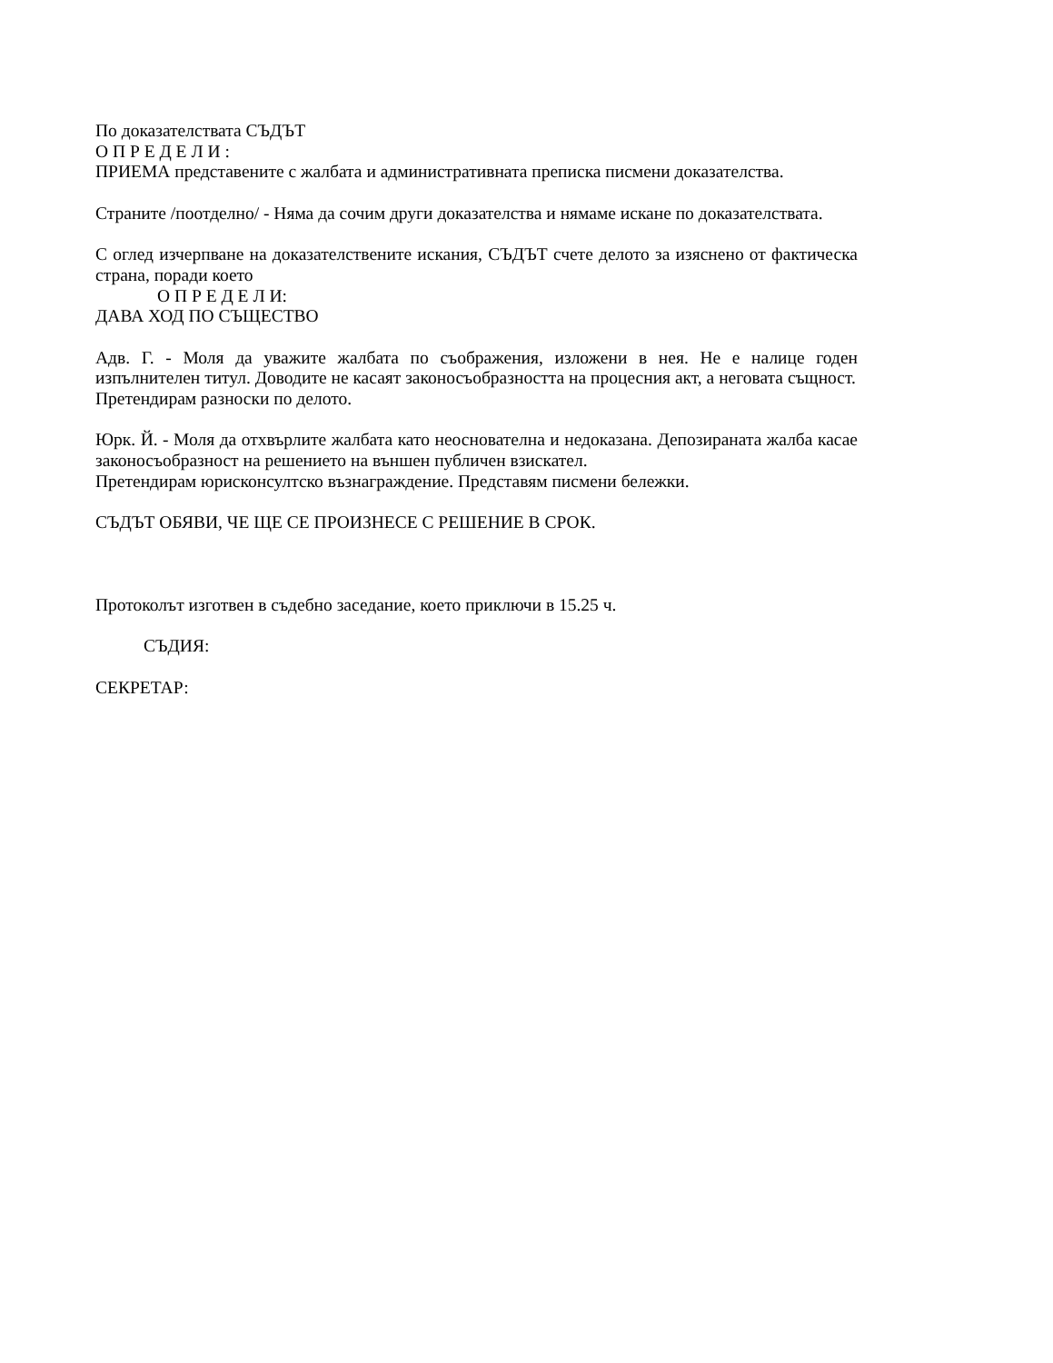По доказателствата СЪДЪТ
О П Р Е Д Е Л И :
ПРИЕМА представените с жалбата и административната преписка писмени доказателства.
Страните /поотделно/ - Няма да сочим други доказателства и нямаме искане по доказателствата.
С оглед изчерпване на доказателствените искания, СЪДЪТ счете делото за изяснено от фактическа страна, поради което
О П Р Е Д Е Л И:
ДАВА ХОД ПО СЪЩЕСТВО
Адв. Г. - Моля да уважите жалбата по съображения, изложени в нея. Не е налице годен изпълнителен титул. Доводите не касаят законосъобразността на процесния акт, а неговата същност.
Претендирам разноски по делото.
Юрк. Й. - Моля да отхвърлите жалбата като неоснователна и недоказана. Депозираната жалба касае законосъобразност на решението на външен публичен взискател.
Претендирам юрисконсултско възнаграждение. Представям писмени бележки.
СЪДЪТ ОБЯВИ, ЧЕ ЩЕ СЕ ПРОИЗНЕСЕ С РЕШЕНИЕ В СРОК.
Протоколът изготвен в съдебно заседание, което приключи в 15.25 ч.
СЪДИЯ:
СЕКРЕТАР: